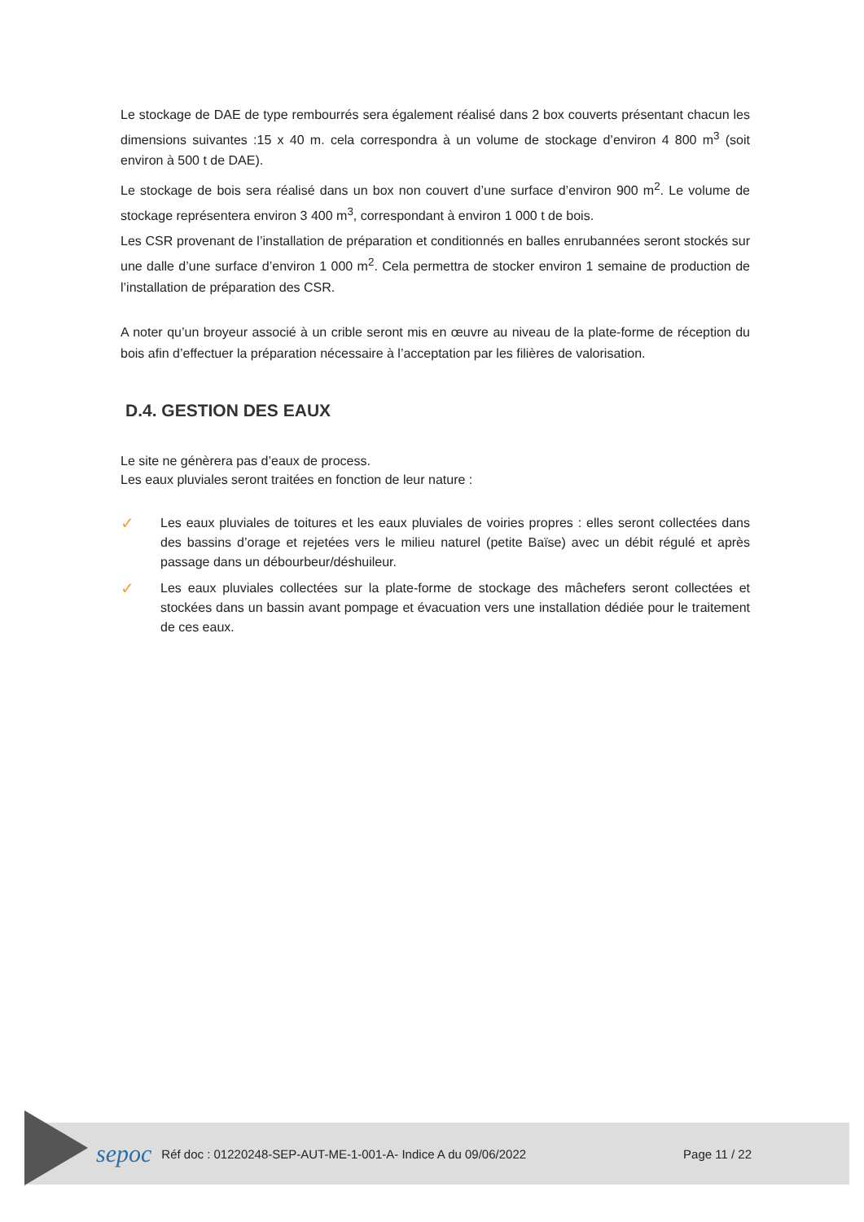Le stockage de DAE de type rembourrés sera également réalisé dans 2 box couverts présentant chacun les dimensions suivantes :15 x 40 m. cela correspondra à un volume de stockage d’environ 4 800 m<sup>3</sup> (soit environ à 500 t de DAE).
Le stockage de bois sera réalisé dans un box non couvert d’une surface d’environ 900 m<sup>2</sup>. Le volume de stockage représentera environ 3 400 m<sup>3</sup>, correspondant à environ 1 000 t de bois.
Les CSR provenant de l’installation de préparation et conditionnés en balles enrubannées seront stockés sur une dalle d’une surface d’environ 1 000 m<sup>2</sup>. Cela permettra de stocker environ 1 semaine de production de l’installation de préparation des CSR.
A noter qu’un broyeur associé à un crible seront mis en œuvre au niveau de la plate-forme de réception du bois afin d’effectuer la préparation nécessaire à l’acceptation par les filières de valorisation.
D.4. GESTION DES EAUX
Le site ne génèrera pas d’eaux de process.
Les eaux pluviales seront traitées en fonction de leur nature :
✓
Les eaux pluviales de toitures et les eaux pluviales de voiries propres : elles seront collectées dans des bassins d’orage et rejetées vers le milieu naturel (petite Baïse) avec un débit régulé et après passage dans un débourbeur/déshuileur.
✓
Les eaux pluviales collectées sur la plate-forme de stockage des mâchefers seront collectées et stockées dans un bassin avant pompage et évacuation vers une installation dédiée pour le traitement de ces eaux.
sepoc
Réf doc : 01220248-SEP-AUT-ME-1-001-A- Indice A du 09/06/2022
Page 11 / 22